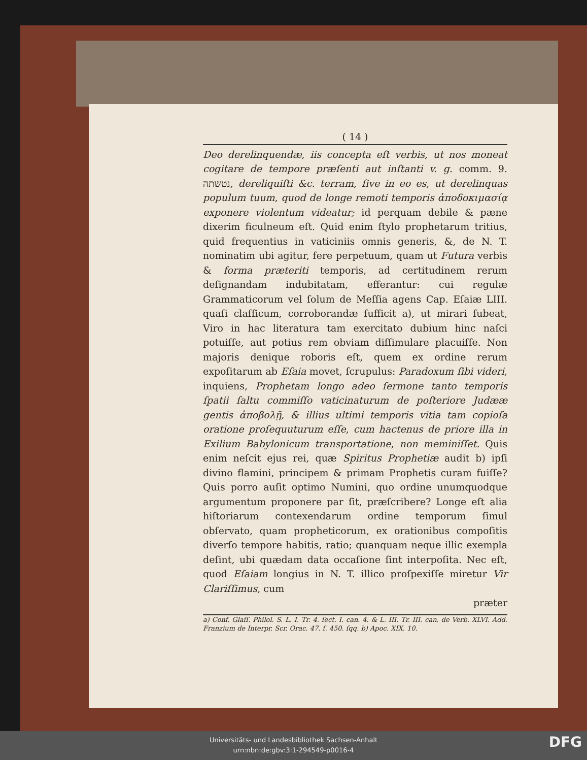( 14 )
Deo derelinquendæ, iis concepta eſt verbis, ut nos moneat cogitare de tempore præſenti aut inſtanti v. g. comm. 9. נטשתה, dereliquiſti &c. terram, ſive in eo es, ut derelinquas populum tuum, quod de longe remoti temporis ἀποδοκιμασίᾳ exponere violentum videatur; id perquam debile & pæne dixerim ficulneum eſt. Quid enim ſtylo prophetarum tritius, quid frequentius in vaticiniis omnis generis, &, de N. T. nominatim ubi agitur, fere perpetuum, quam ut Futura verbis & forma præteriti temporis, ad certitudinem rerum deſignandam indubitatam, efferantur: cui regulæ Grammaticorum vel ſolum de Meſſia agens Cap. Eſaiæ LIII. quaſi claſſicum, corroborandæ ſufficit a), ut mirari ſubeat, Viro in hac literatura tam exercitato dubium hinc naſci potuiſſe, aut potius rem obviam diſſimulare placuiſſe. Non majoris denique roboris eſt, quem ex ordine rerum expoſitarum ab Eſaia movet, ſcrupulus: Paradoxum ſibi videri, inquiens, Prophetam longo adeo ſermone tanto temporis ſpatii ſaltu commiſſo vaticinaturum de poſteriore Judææ gentis ἀποβολῇ, & illius ultimi temporis vitia tam copioſa oratione proſequuturum eſſe, cum hactenus de priore illa in Exilium Babylonicum transportatione, non meminiſſet. Quis enim neſcit ejus rei, quæ Spiritus Prophetiæ audit b) ipſi divino flamini, principem & primam Prophetis curam fuiſſe? Quis porro auſit optimo Numini, quo ordine unumquodque argumentum proponere par ſit, præſcribere? Longe eſt alia hiſtoriarum contexendarum ordine temporum ſimul obſervato, quam propheticorum, ex orationibus compoſitis diverſo tempore habitis, ratio; quanquam neque illic exempla deſint, ubi quædam data occaſione ſint interpoſita. Nec eſt, quod Eſaiam longius in N. T. illico proſpexiſſe miretur Vir Clariſſimus, cum
præter
a) Conf. Glaſſ. Philol. S. L. I. Tr. 4. ſect. I. can. 4. & L. III. Tr. III. can. de Verb. XLVI. Add. Franzium de Interpr. Scr. Orac. 47. ſ. 450. ſqq. b) Apoc. XIX. 10.
Universitäts- und Landesbibliothek Sachsen-Anhalt
urn:nbn:de:gbv:3:1-294549-p0016-4
DFG